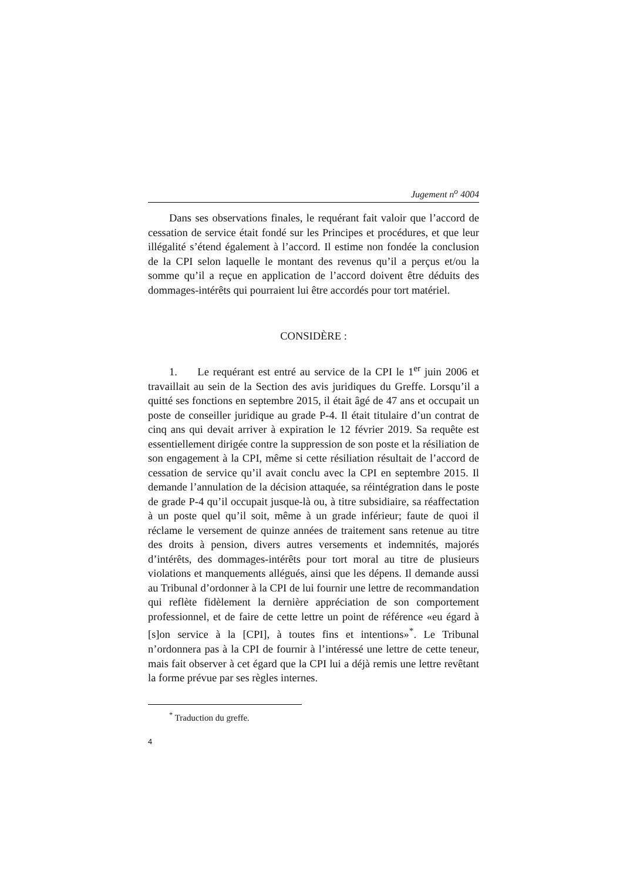Jugement n<sup>o</sup> 4004
Dans ses observations finales, le requérant fait valoir que l’accord de cessation de service était fondé sur les Principes et procédures, et que leur illégalité s’étend également à l’accord. Il estime non fondée la conclusion de la CPI selon laquelle le montant des revenus qu’il a perçus et/ou la somme qu’il a reçue en application de l’accord doivent être déduits des dommages-intérêts qui pourraient lui être accordés pour tort matériel.
CONSIDÈRE :
1. Le requérant est entré au service de la CPI le 1<sup>er</sup> juin 2006 et travaillait au sein de la Section des avis juridiques du Greffe. Lorsqu’il a quitté ses fonctions en septembre 2015, il était âgé de 47 ans et occupait un poste de conseiller juridique au grade P-4. Il était titulaire d’un contrat de cinq ans qui devait arriver à expiration le 12 février 2019. Sa requête est essentiellement dirigée contre la suppression de son poste et la résiliation de son engagement à la CPI, même si cette résiliation résultait de l’accord de cessation de service qu’il avait conclu avec la CPI en septembre 2015. Il demande l’annulation de la décision attaquée, sa réintégration dans le poste de grade P-4 qu’il occupait jusque-là ou, à titre subsidiaire, sa réaffectation à un poste quel qu’il soit, même à un grade inférieur; faute de quoi il réclame le versement de quinze années de traitement sans retenue au titre des droits à pension, divers autres versements et indemnités, majorés d’intérêts, des dommages-intérêts pour tort moral au titre de plusieurs violations et manquements allégués, ainsi que les dépens. Il demande aussi au Tribunal d’ordonner à la CPI de lui fournir une lettre de recommandation qui reflète fidèlement la dernière appréciation de son comportement professionnel, et de faire de cette lettre un point de référence «eu égard à [s]on service à la [CPI], à toutes fins et intentions»<sup>*</sup>. Le Tribunal n’ordonnera pas à la CPI de fournir à l’intéressé une lettre de cette teneur, mais fait observer à cet égard que la CPI lui a déjà remis une lettre revêtant la forme prévue par ses règles internes.
<sup>*</sup> Traduction du greffe.
4